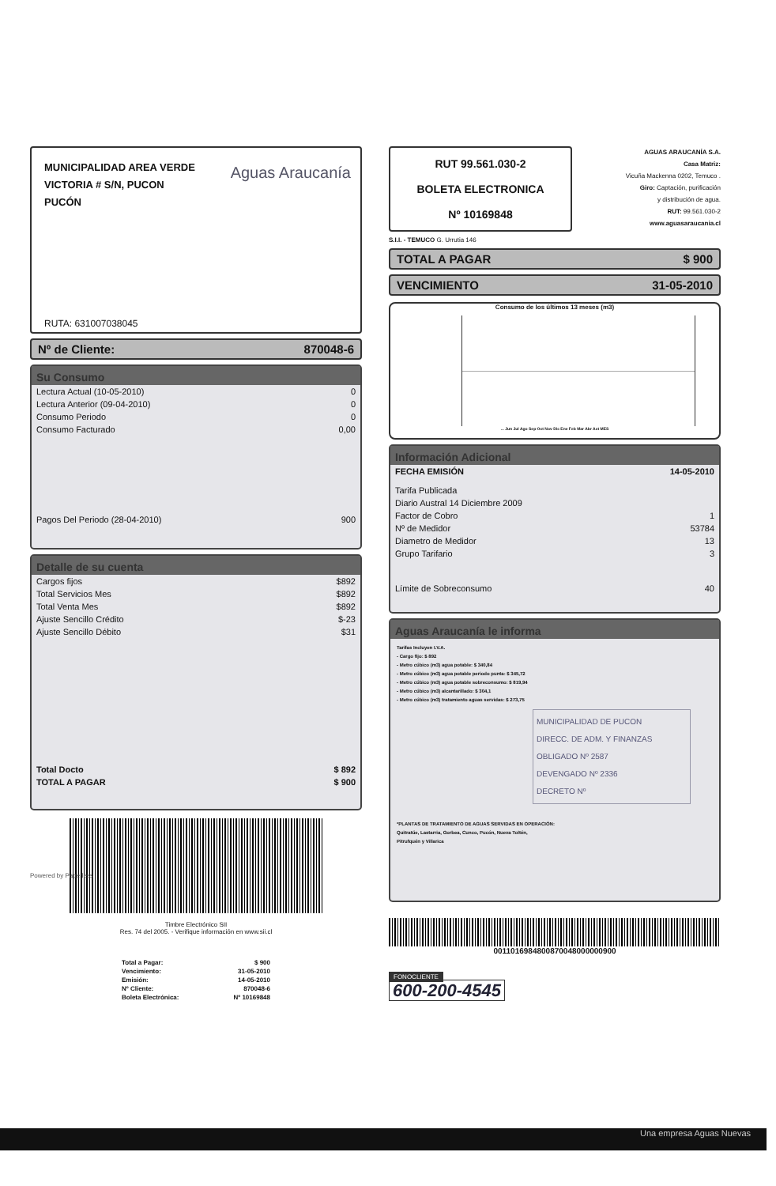MUNICIPALIDAD AREA VERDE
VICTORIA # S/N, PUCON
PUCÓN
Aguas Araucanía
RUTA: 631007038045
Nº de Cliente: 870048-6
Su Consumo
| Lectura Actual (10-05-2010) | 0 |
| Lectura Anterior (09-04-2010) | 0 |
| Consumo Periodo | 0 |
| Consumo Facturado | 0,00 |
| Pagos Del Periodo (28-04-2010) | 900 |
Detalle de su cuenta
| Cargos fijos | $892 |
| Total Servicios Mes | $892 |
| Total Venta Mes | $892 |
| Ajuste Sencillo Crédito | $-23 |
| Ajuste Sencillo Débito | $31 |
| Total Docto | $ 892 |
| TOTAL A PAGAR | $ 900 |
Timbre Electrónico SII
Res. 74 del 2005. - Verifique información en www.sii.cl
Powered by Paperless
| Total a Pagar: | $ 900 |
| Vencimiento: | 31-05-2010 |
| Emisión: | 14-05-2010 |
| Nº Cliente: | 870048-6 |
| Boleta Electrónica: | Nº 10169848 |
RUT 99.561.030-2
BOLETA ELECTRONICA
Nº 10169848
S.I.I. - TEMUCO G. Urrutia 146
AGUAS ARAUCANÍA S.A.
Casa Matriz:
Vicuña Mackenna 0202, Temuco .
Giro: Captación, purificación
y distribución de agua.
RUT: 99.561.030-2
www.aguasaraucania.cl
TOTAL A PAGAR $ 900
VENCIMIENTO 31-05-2010
Consumo de los últimos 13 meses (m3)
... Jun Jul Ago Sep Oct Nov Dic Ene Feb Mar Abr Act MES
Información Adicional
| FECHA EMISIÓN | 14-05-2010 |
| Tarifa Publicada | |
| Diario Austral 14 Diciembre 2009 | |
| Factor de Cobro | 1 |
| Nº de Medidor | 53784 |
| Diametro de Medidor | 13 |
| Grupo Tarifario | 3 |
| Límite de Sobreconsumo | 40 |
Aguas Araucanía le informa
Tarifas Incluyen I.V.A.
- Cargo fijo: $ 892
- Metro cúbico (m3) agua potable: $ 340,84
- Metro cúbico (m3) agua potable periodo punta: $ 345,72
- Metro cúbico (m3) agua potable sobreconsumo: $ 819,94
- Metro cúbico (m3) alcantarillado: $ 304,1
- Metro cúbico (m3) tratamiento aguas servidas: $ 273,75
MUNICIPALIDAD DE PUCON
DIRECC. DE ADM. Y FINANZAS
OBLIGADO Nº 2587
DEVENGADO Nº 2336
DECRETO Nº
*PLANTAS DE TRATAMIENTO DE AGUAS SERVIDAS EN OPERACIÓN:
Quitratúe, Lastarria, Gorbea, Cunco, Pucón, Nueva Toltén,
Pitrufquén y Villarica
0011016984800870048000000900
FONOCLIENTE
600-200-4545
Una empresa Aguas Nuevas